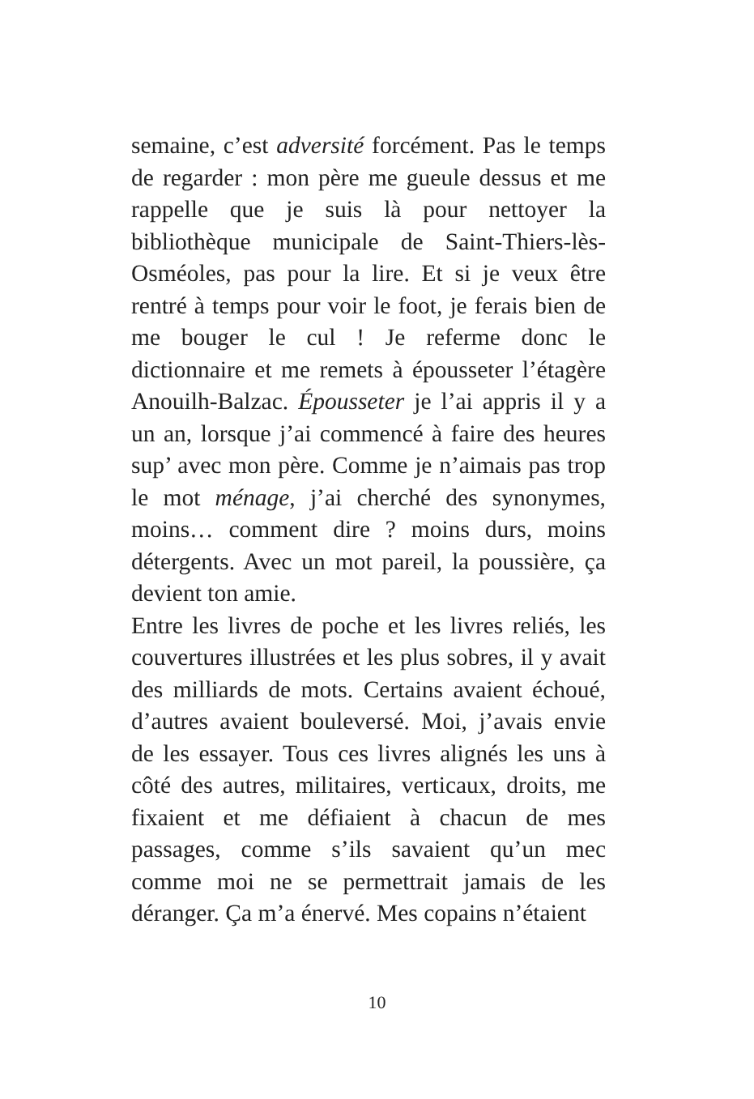semaine, c’est adversité forcément. Pas le temps de regarder : mon père me gueule dessus et me rappelle que je suis là pour nettoyer la bibliothèque municipale de Saint-Thiers-lès-Osméoles, pas pour la lire. Et si je veux être rentré à temps pour voir le foot, je ferais bien de me bouger le cul ! Je referme donc le dictionnaire et me remets à épousseter l’étagère Anouilh-Balzac. Épousseter je l’ai appris il y a un an, lorsque j’ai commencé à faire des heures sup’ avec mon père. Comme je n’aimais pas trop le mot ménage, j’ai cherché des synonymes, moins… comment dire ? moins durs, moins détergents. Avec un mot pareil, la poussière, ça devient ton amie.
Entre les livres de poche et les livres reliés, les couvertures illustrées et les plus sobres, il y avait des milliards de mots. Certains avaient échoué, d’autres avaient bouleversé. Moi, j’avais envie de les essayer. Tous ces livres alignés les uns à côté des autres, militaires, verticaux, droits, me fixaient et me défiaient à chacun de mes passages, comme s’ils savaient qu’un mec comme moi ne se permettrait jamais de les déranger. Ça m’a énervé. Mes copains n’étaient
10